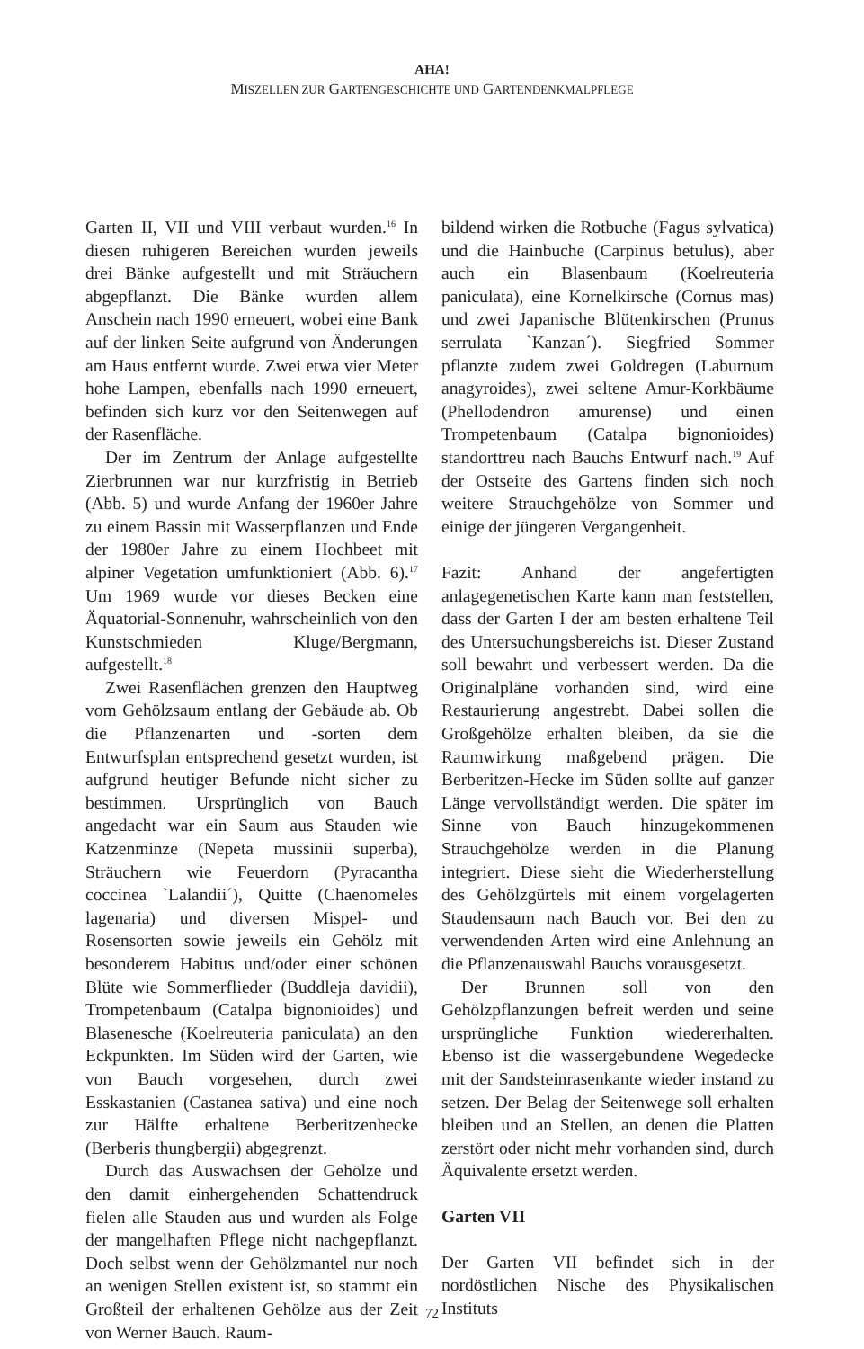AHA!
MISZELLEN ZUR GARTENGESCHICHTE UND GARTENDENKMALPFLEGE
Garten II, VII und VIII verbaut wurden.<sup>16</sup> In diesen ruhigeren Bereichen wurden jeweils drei Bänke aufgestellt und mit Sträuchern abgepflanzt. Die Bänke wurden allem Anschein nach 1990 erneuert, wobei eine Bank auf der linken Seite aufgrund von Änderungen am Haus entfernt wurde. Zwei etwa vier Meter hohe Lampen, ebenfalls nach 1990 erneuert, befinden sich kurz vor den Seitenwegen auf der Rasenfläche.
Der im Zentrum der Anlage aufgestellte Zierbrunnen war nur kurzfristig in Betrieb (Abb. 5) und wurde Anfang der 1960er Jahre zu einem Bassin mit Wasserpflanzen und Ende der 1980er Jahre zu einem Hochbeet mit alpiner Vegetation umfunktioniert (Abb. 6).<sup>17</sup> Um 1969 wurde vor dieses Becken eine Äquatorial-Sonnenuhr, wahrscheinlich von den Kunstschmieden Kluge/Bergmann, aufgestellt.<sup>18</sup>
Zwei Rasenflächen grenzen den Hauptweg vom Gehölzsaum entlang der Gebäude ab. Ob die Pflanzenarten und -sorten dem Entwurfsplan entsprechend gesetzt wurden, ist aufgrund heutiger Befunde nicht sicher zu bestimmen. Ursprünglich von Bauch angedacht war ein Saum aus Stauden wie Katzenminze (Nepeta mussinii superba), Sträuchern wie Feuerdorn (Pyracantha coccinea `Lalandii´), Quitte (Chaenomeles lagenaria) und diversen Mispel- und Rosensorten sowie jeweils ein Gehölz mit besonderem Habitus und/oder einer schönen Blüte wie Sommerflieder (Buddleja davidii), Trompetenbaum (Catalpa bignonioides) und Blasenesche (Koelreuteria paniculata) an den Eckpunkten. Im Süden wird der Garten, wie von Bauch vorgesehen, durch zwei Esskastanien (Castanea sativa) und eine noch zur Hälfte erhaltene Berberitzenhecke (Berberis thungbergii) abgegrenzt.
Durch das Auswachsen der Gehölze und den damit einhergehenden Schattendruck fielen alle Stauden aus und wurden als Folge der mangelhaften Pflege nicht nachgepflanzt. Doch selbst wenn der Gehölzmantel nur noch an wenigen Stellen existent ist, so stammt ein Großteil der erhaltenen Gehölze aus der Zeit von Werner Bauch. Raum-
bildend wirken die Rotbuche (Fagus sylvatica) und die Hainbuche (Carpinus betulus), aber auch ein Blasenbaum (Koelreuteria paniculata), eine Kornelkirsche (Cornus mas) und zwei Japanische Blütenkirschen (Prunus serrulata `Kanzan´). Siegfried Sommer pflanzte zudem zwei Goldregen (Laburnum anagyroides), zwei seltene Amur-Korkbäume (Phellodendron amurense) und einen Trompetenbaum (Catalpa bignonioides) standorttreu nach Bauchs Entwurf nach.<sup>19</sup> Auf der Ostseite des Gartens finden sich noch weitere Strauchgehölze von Sommer und einige der jüngeren Vergangenheit.
Fazit: Anhand der angefertigten anlagegenetischen Karte kann man feststellen, dass der Garten I der am besten erhaltene Teil des Untersuchungsbereichs ist. Dieser Zustand soll bewahrt und verbessert werden. Da die Originalpläne vorhanden sind, wird eine Restaurierung angestrebt. Dabei sollen die Großgehölze erhalten bleiben, da sie die Raumwirkung maßgebend prägen. Die Berberitzen-Hecke im Süden sollte auf ganzer Länge vervollständigt werden. Die später im Sinne von Bauch hinzugekommenen Strauchgehölze werden in die Planung integriert. Diese sieht die Wiederherstellung des Gehölzgürtels mit einem vorgelagerten Staudensaum nach Bauch vor. Bei den zu verwendenden Arten wird eine Anlehnung an die Pflanzenauswahl Bauchs vorausgesetzt.
Der Brunnen soll von den Gehölzpflanzungen befreit werden und seine ursprüngliche Funktion wiedererhalten. Ebenso ist die wassergebundene Wegedecke mit der Sandsteinrasenkante wieder instand zu setzen. Der Belag der Seitenwege soll erhalten bleiben und an Stellen, an denen die Platten zerstört oder nicht mehr vorhanden sind, durch Äquivalente ersetzt werden.
Garten VII
Der Garten VII befindet sich in der nordöstlichen Nische des Physikalischen Instituts
72